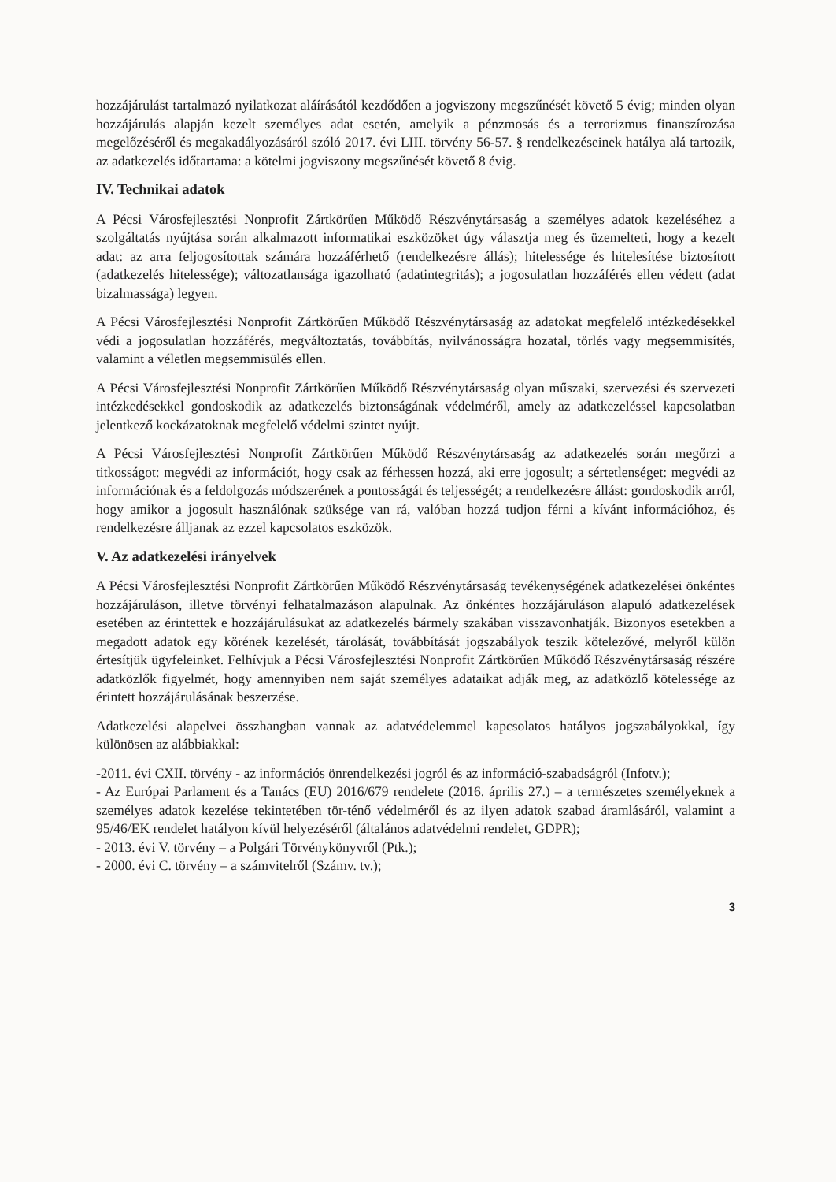hozzájárulást tartalmazó nyilatkozat aláírásától kezdődően a jogviszony megszűnését követő 5 évig; minden olyan hozzájárulás alapján kezelt személyes adat esetén, amelyik a pénzmosás és a terrorizmus finanszírozása megelőzéséről és megakadályozásáról szóló 2017. évi LIII. törvény 56-57. § rendelkezéseinek hatálya alá tartozik, az adatkezelés időtartama: a kötelmi jogviszony megszűnését követő 8 évig.
IV. Technikai adatok
A Pécsi Városfejlesztési Nonprofit Zártkörűen Működő Részvénytársaság a személyes adatok kezeléséhez a szolgáltatás nyújtása során alkalmazott informatikai eszközöket úgy választja meg és üzemelteti, hogy a kezelt adat: az arra feljogosítottak számára hozzáférhető (rendelkezésre állás); hitelessége és hitelesítése biztosított (adatkezelés hitelessége); változatlansága igazolható (adatintegritás); a jogosulatlan hozzáférés ellen védett (adat bizalmassága) legyen.
A Pécsi Városfejlesztési Nonprofit Zártkörűen Működő Részvénytársaság az adatokat megfelelő intézkedésekkel védi a jogosulatlan hozzáférés, megváltoztatás, továbbítás, nyilvánosságra hozatal, törlés vagy megsemmisítés, valamint a véletlen megsemmisülés ellen.
A Pécsi Városfejlesztési Nonprofit Zártkörűen Működő Részvénytársaság olyan műszaki, szervezési és szervezeti intézkedésekkel gondoskodik az adatkezelés biztonságának védelméről, amely az adatkezeléssel kapcsolatban jelentkező kockázatoknak megfelelő védelmi szintet nyújt.
A Pécsi Városfejlesztési Nonprofit Zártkörűen Működő Részvénytársaság az adatkezelés során megőrzi a titkosságot: megvédi az információt, hogy csak az férhessen hozzá, aki erre jogosult; a sértetlenséget: megvédi az információnak és a feldolgozás módszerének a pontosságát és teljességét; a rendelkezésre állást: gondoskodik arról, hogy amikor a jogosult használónak szüksége van rá, valóban hozzá tudjon férni a kívánt információhoz, és rendelkezésre álljanak az ezzel kapcsolatos eszközök.
V. Az adatkezelési irányelvek
A Pécsi Városfejlesztési Nonprofit Zártkörűen Működő Részvénytársaság tevékenységének adatkezelései önkéntes hozzájáruláson, illetve törvényi felhatalmazáson alapulnak. Az önkéntes hozzájáruláson alapuló adatkezelések esetében az érintettek e hozzájárulásukat az adatkezelés bármely szakában visszavonhatják. Bizonyos esetekben a megadott adatok egy körének kezelését, tárolását, továbbítását jogszabályok teszik kötelezővé, melyről külön értesítjük ügyfeleinket. Felhívjuk a Pécsi Városfejlesztési Nonprofit Zártkörűen Működő Részvénytársaság részére adatközlők figyelmét, hogy amennyiben nem saját személyes adataikat adják meg, az adatközlő kötelessége az érintett hozzájárulásának beszerzése.
Adatkezelési alapelvei összhangban vannak az adatvédelemmel kapcsolatos hatályos jogszabályokkal, így különösen az alábbiakkal:
-2011. évi CXII. törvény - az információs önrendelkezési jogról és az információ-szabadságról (Infotv.);
- Az Európai Parlament és a Tanács (EU) 2016/679 rendelete (2016. április 27.) – a természetes személyeknek a személyes adatok kezelése tekintetében tör-ténő védelméről és az ilyen adatok szabad áramlásáról, valamint a 95/46/EK rendelet hatályon kívül helyezéséről (általános adatvédelmi rendelet, GDPR);
- 2013. évi V. törvény – a Polgári Törvénykönyvről (Ptk.);
- 2000. évi C. törvény – a számvitelről (Számv. tv.);
3